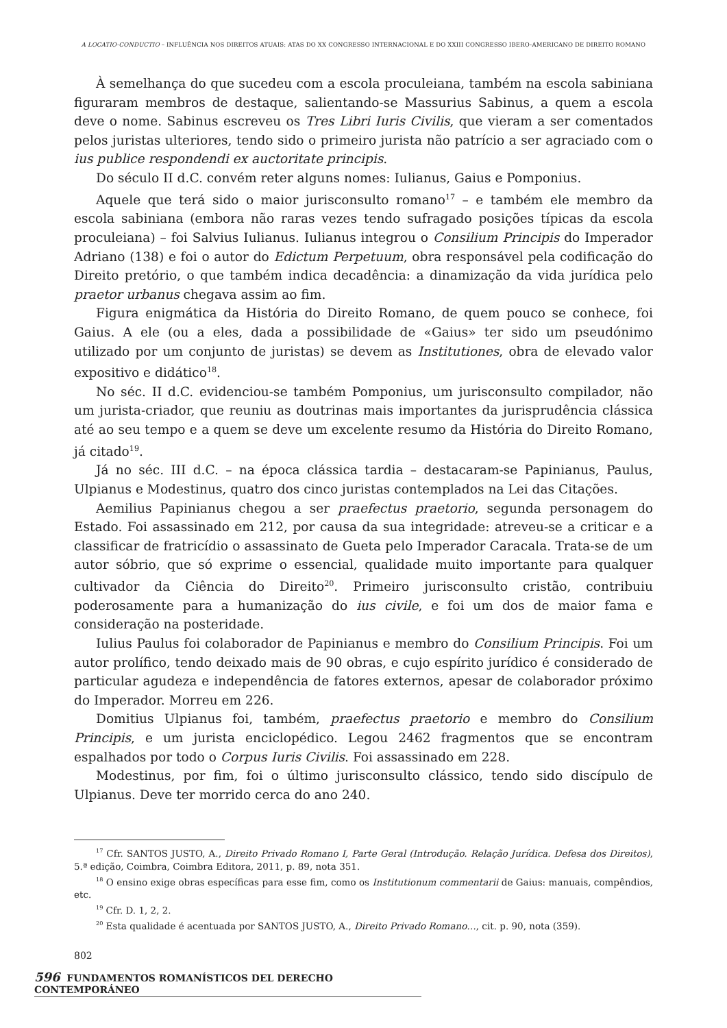A LOCATIO-CONDUCTIO – INFLUÊNCIA NOS DIREITOS ATUAIS: ATAS DO XX CONGRESSO INTERNACIONAL E DO XXIII CONGRESSO IBERO-AMERICANO DE DIREITO ROMANO
À semelhança do que sucedeu com a escola proculeiana, também na escola sabiniana figuraram membros de destaque, salientando-se Massurius Sabinus, a quem a escola deve o nome. Sabinus escreveu os Tres Libri Iuris Civilis, que vieram a ser comentados pelos juristas ulteriores, tendo sido o primeiro jurista não patrício a ser agraciado com o ius publice respondendi ex auctoritate principis.
Do século II d.C. convém reter alguns nomes: Iulianus, Gaius e Pomponius.
Aquele que terá sido o maior jurisconsulto romano<sup>17</sup> – e também ele membro da escola sabiniana (embora não raras vezes tendo sufragado posições típicas da escola proculeiana) – foi Salvius Iulianus. Iulianus integrou o Consilium Principis do Imperador Adriano (138) e foi o autor do Edictum Perpetuum, obra responsável pela codificação do Direito pretório, o que também indica decadência: a dinamização da vida jurídica pelo praetor urbanus chegava assim ao fim.
Figura enigmática da História do Direito Romano, de quem pouco se conhece, foi Gaius. A ele (ou a eles, dada a possibilidade de «Gaius» ter sido um pseudónimo utilizado por um conjunto de juristas) se devem as Institutiones, obra de elevado valor expositivo e didático<sup>18</sup>.
No séc. II d.C. evidenciou-se também Pomponius, um jurisconsulto compilador, não um jurista-criador, que reuniu as doutrinas mais importantes da jurisprudência clássica até ao seu tempo e a quem se deve um excelente resumo da História do Direito Romano, já citado<sup>19</sup>.
Já no séc. III d.C. – na época clássica tardia – destacaram-se Papinianus, Paulus, Ulpianus e Modestinus, quatro dos cinco juristas contemplados na Lei das Citações.
Aemilius Papinianus chegou a ser praefectus praetorio, segunda personagem do Estado. Foi assassinado em 212, por causa da sua integridade: atreveu-se a criticar e a classificar de fratricídio o assassinato de Gueta pelo Imperador Caracala. Trata-se de um autor sóbrio, que só exprime o essencial, qualidade muito importante para qualquer cultivador da Ciência do Direito<sup>20</sup>. Primeiro jurisconsulto cristão, contribuiu poderosamente para a humanização do ius civile, e foi um dos de maior fama e consideração na posteridade.
Iulius Paulus foi colaborador de Papinianus e membro do Consilium Principis. Foi um autor prolífico, tendo deixado mais de 90 obras, e cujo espírito jurídico é considerado de particular agudeza e independência de fatores externos, apesar de colaborador próximo do Imperador. Morreu em 226.
Domitius Ulpianus foi, também, praefectus praetorio e membro do Consilium Principis, e um jurista enciclopédico. Legou 2462 fragmentos que se encontram espalhados por todo o Corpus Iuris Civilis. Foi assassinado em 228.
Modestinus, por fim, foi o último jurisconsulto clássico, tendo sido discípulo de Ulpianus. Deve ter morrido cerca do ano 240.
<sup>17</sup> Cfr. SANTOS JUSTO, A., Direito Privado Romano I, Parte Geral (Introdução. Relação Jurídica. Defesa dos Direitos), 5.ª edição, Coimbra, Coimbra Editora, 2011, p. 89, nota 351.
<sup>18</sup> O ensino exige obras específicas para esse fim, como os Institutionum commentarii de Gaius: manuais, compêndios, etc.
<sup>19</sup> Cfr. D. 1, 2, 2.
<sup>20</sup> Esta qualidade é acentuada por SANTOS JUSTO, A., Direito Privado Romano…, cit. p. 90, nota (359).
802
596 FUNDAMENTOS ROMANÍSTICOS DEL DERECHO CONTEMPORÁNEO